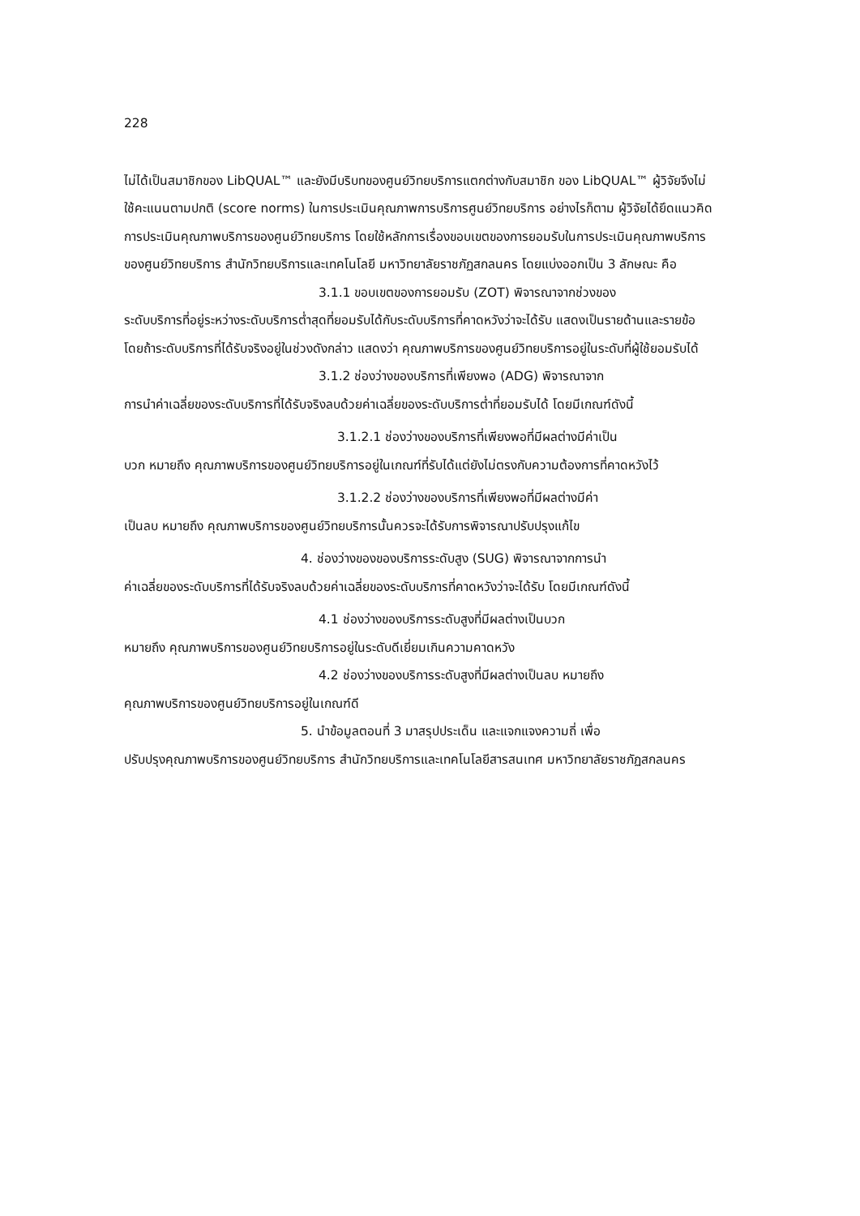228
ไม่ได้เป็นสมาชิกของ LibQUAL™ และยังมีบริบทของศูนย์วิทยบริการแตกต่างกับสมาชิก ของ LibQUAL™ ผู้วิจัยจึงไม่ใช้คะแนนตามปกติ (score norms) ในการประเมินคุณภาพการบริการศูนย์วิทยบริการ อย่างไรก็ตาม ผู้วิจัยได้ยึดแนวคิดการประเมินคุณภาพบริการของศูนย์วิทยบริการ โดยใช้หลักการเรื่องขอบเขตของการยอมรับในการประเมินคุณภาพบริการของศูนย์วิทยบริการ สำนักวิทยบริการและเทคโนโลยี มหาวิทยาลัยราชภัฏสกลนคร โดยแบ่งออกเป็น 3 ลักษณะ คือ
3.1.1 ขอบเขตของการยอมรับ (ZOT) พิจารณาจากช่วงของ
ระดับบริการที่อยู่ระหว่างระดับบริการต่ำสุดที่ยอมรับได้กับระดับบริการที่คาดหวังว่าจะได้รับ แสดงเป็นรายด้านและรายข้อ โดยถ้าระดับบริการที่ได้รับจริงอยู่ในช่วงดังกล่าว แสดงว่า คุณภาพบริการของศูนย์วิทยบริการอยู่ในระดับที่ผู้ใช้ยอมรับได้
3.1.2 ช่องว่างของบริการที่เพียงพอ (ADG) พิจารณาจาก
การนำค่าเฉลี่ยของระดับบริการที่ได้รับจริงลบด้วยค่าเฉลี่ยของระดับบริการต่ำที่ยอมรับได้ โดยมีเกณฑ์ดังนี้
3.1.2.1 ช่องว่างของบริการที่เพียงพอที่มีผลต่างมีค่าเป็น
บวก หมายถึง คุณภาพบริการของศูนย์วิทยบริการอยู่ในเกณฑ์ที่รับได้แต่ยังไม่ตรงกับความต้องการที่คาดหวังไว้
3.1.2.2 ช่องว่างของบริการที่เพียงพอที่มีผลต่างมีค่า
เป็นลบ หมายถึง คุณภาพบริการของศูนย์วิทยบริการนั้นควรจะได้รับการพิจารณาปรับปรุงแก้ไข
4. ช่องว่างของของบริการระดับสูง (SUG) พิจารณาจากการนำ
ค่าเฉลี่ยของระดับบริการที่ได้รับจริงลบด้วยค่าเฉลี่ยของระดับบริการที่คาดหวังว่าจะได้รับ โดยมีเกณฑ์ดังนี้
4.1 ช่องว่างของบริการระดับสูงที่มีผลต่างเป็นบวก
หมายถึง คุณภาพบริการของศูนย์วิทยบริการอยู่ในระดับดีเยี่ยมเกินความคาดหวัง
4.2 ช่องว่างของบริการระดับสูงที่มีผลต่างเป็นลบ หมายถึง
คุณภาพบริการของศูนย์วิทยบริการอยู่ในเกณฑ์ดี
5. นำข้อมูลตอนที่ 3 มาสรุปประเด็น และแจกแจงความถี่ เพื่อ
ปรับปรุงคุณภาพบริการของศูนย์วิทยบริการ สำนักวิทยบริการและเทคโนโลยีสารสนเทศ มหาวิทยาลัยราชภัฏสกลนคร